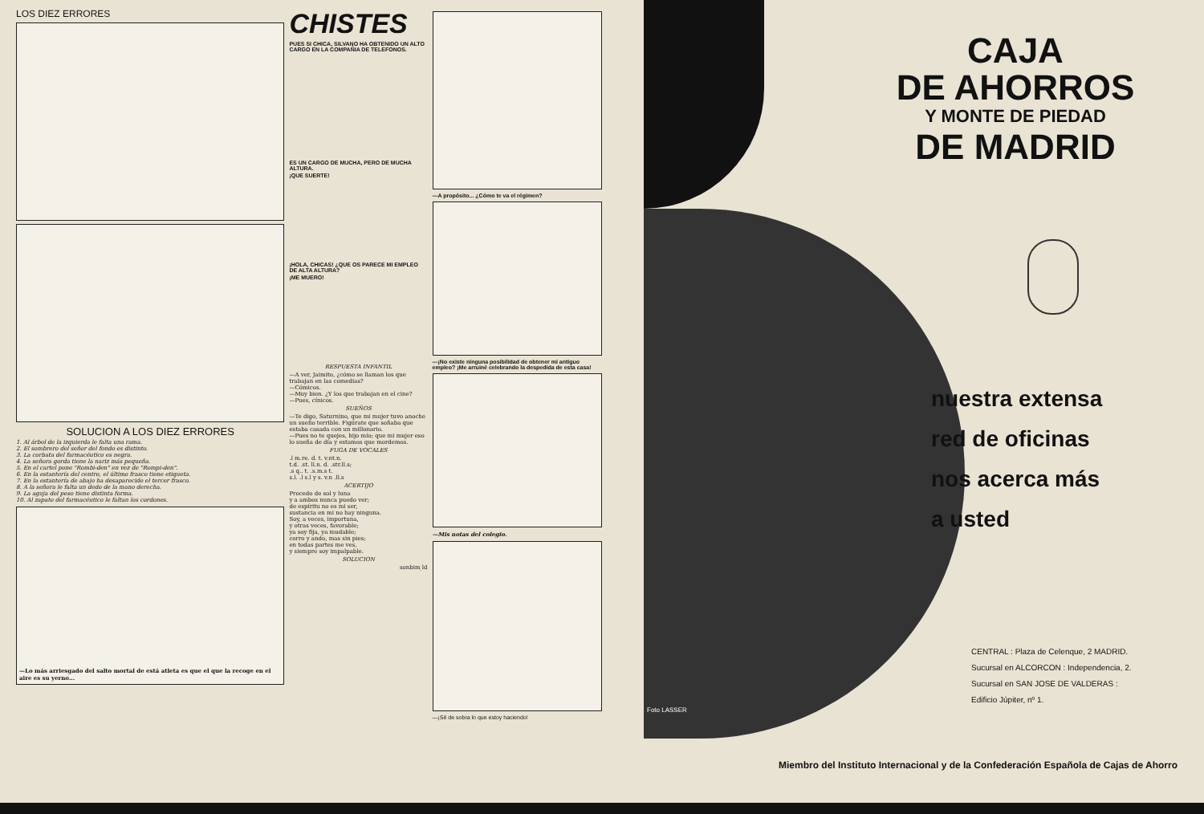LOS DIEZ ERRORES
SOLUCION A LOS DIEZ ERRORES
1. Al árbol de la izquierda le falta una rama.
2. El sombrero del señor del fondo es distinto.
3. La corbata del farmacéutico es negra.
4. La señora gorda tiene la nariz más pequeña.
5. En el cartel pone "Rombi-den" en vez de "Rompi-den".
6. En la estantería del centro, el último frasco tiene etiqueta.
7. En la estantería de abajo ha desaparecido el tercer frasco.
8. A la señora le falta un dedo de la mano derecha.
9. La aguja del peso tiene distinta forma.
10. Al zapato del farmacéutico le faltan los cordones.
—Lo más arriesgado del salto mortal de está atleta es que el que la recoge en el aire es su yerno...
CHISTES
PUES SI CHICA, SILVANO HA OBTENIDO UN ALTO CARGO EN LA COMPAÑIA DE TELEFONOS.
ES UN CARGO DE MUCHA, PERO DE MUCHA ALTURA.
¡QUE SUERTE!
¡HOLA, CHICAS! ¿QUE OS PARECE MI EMPLEO DE ALTA ALTURA?
¡ME MUERO!
RESPUESTA INFANTIL
—A ver, Jaimito, ¿cómo se llaman los que trabajan en las comedias?
—Cómicos.
—Muy bien. ¿Y los que trabajan en el cine?
—Pues, cínicos.
SUEÑOS
—Te digo, Saturnino, que mi mujer tuvo anoche un sueño terrible. Figúrate que soñaba que estaba casada con un millonario.
—Pues no te quejes, hijo mío; que mi mujer eso lo sueña de día y estamos que mordemos.
FUGA DE VOCALES
.l m.re. d. t. v.nt.n.
t.d. .st. ll.n. d. .str.ll.s;
.s q.. t. .s.m.s t.
s.l. .l s.l y s. v.n .ll.s
ACERTIJO
Procedo de sol y luna
y a ambos nunca puedo ver;
de espíritu no es mi ser,
sustancia en mi no hay ninguna.
Soy, a veces, importuna,
y otras veces, favorable;
ya soy fija, ya mudable;
corro y ando, mas sin pies;
en todas partes me ves,
y siempre soy impalpable.
SOLUCION
sonbim ̣ld
—A propósito... ¿Cómo te va el régimen?
—¡No existe ninguna posibilidad de obtener mi antiguo empleo? ¡Me arruiné celebrando la despedida de esta casa!
—Mis notas del colegio.
—¡Sé de sobra lo que estoy haciendo!
CAJA
DE AHORROS
Y MONTE DE PIEDAD
DE MADRID
nuestra extensa
red de oficinas
nos acerca más
a usted
CENTRAL : Plaza de Celenque, 2 MADRID.
Sucursal en ALCORCON : Independencia, 2.
Sucursal en SAN JOSE DE VALDERAS :
Edificio Júpiter, nº 1.
Foto LASSER
Miembro del Instituto Internacional y de la Confederación Española de Cajas de Ahorro